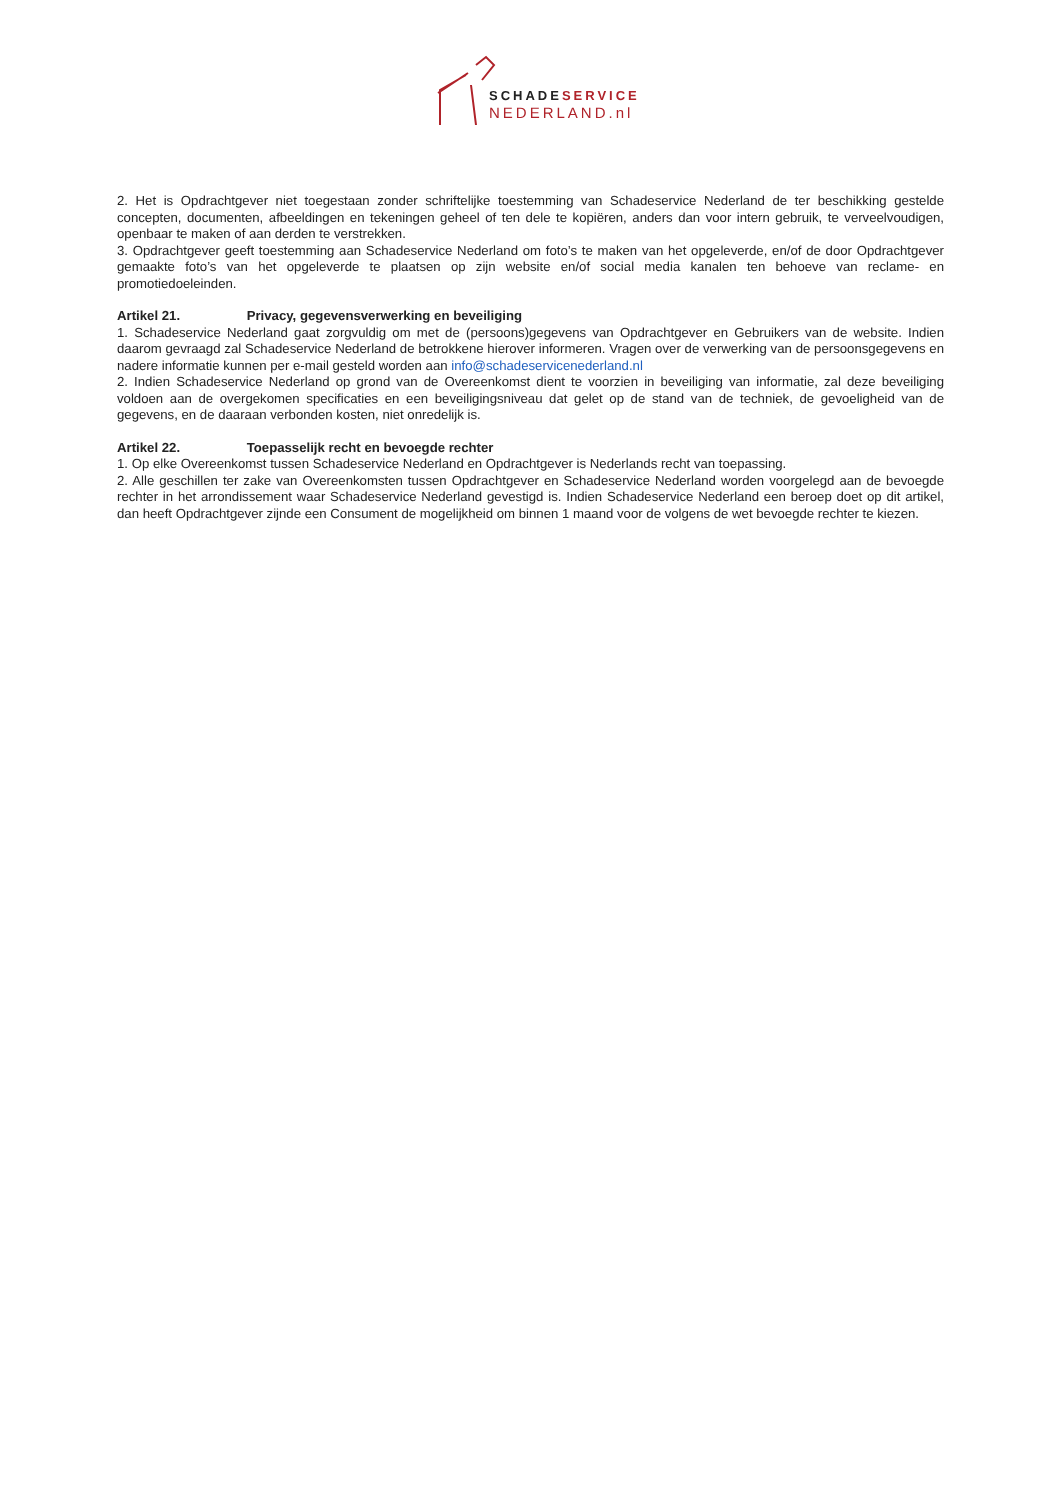SCHADESERVICE
NEDERLAND.nl
2. Het is Opdrachtgever niet toegestaan zonder schriftelijke toestemming van Schadeservice Nederland de ter beschikking gestelde concepten, documenten, afbeeldingen en tekeningen geheel of ten dele te kopiëren, anders dan voor intern gebruik, te verveelvoudigen, openbaar te maken of aan derden te verstrekken.
3. Opdrachtgever geeft toestemming aan Schadeservice Nederland om foto’s te maken van het opgeleverde, en/of de door Opdrachtgever gemaakte foto’s van het opgeleverde te plaatsen op zijn website en/of social media kanalen ten behoeve van reclame- en promotiedoeleinden.
Artikel 21. Privacy, gegevensverwerking en beveiliging
1. Schadeservice Nederland gaat zorgvuldig om met de (persoons)gegevens van Opdrachtgever en Gebruikers van de website. Indien daarom gevraagd zal Schadeservice Nederland de betrokkene hierover informeren. Vragen over de verwerking van de persoonsgegevens en nadere informatie kunnen per e-mail gesteld worden aan info@schadeservicenederland.nl
2. Indien Schadeservice Nederland op grond van de Overeenkomst dient te voorzien in beveiliging van informatie, zal deze beveiliging voldoen aan de overgekomen specificaties en een beveiligingsniveau dat gelet op de stand van de techniek, de gevoeligheid van de gegevens, en de daaraan verbonden kosten, niet onredelijk is.
Artikel 22. Toepasselijk recht en bevoegde rechter
1. Op elke Overeenkomst tussen Schadeservice Nederland en Opdrachtgever is Nederlands recht van toepassing.
2. Alle geschillen ter zake van Overeenkomsten tussen Opdrachtgever en Schadeservice Nederland worden voorgelegd aan de bevoegde rechter in het arrondissement waar Schadeservice Nederland gevestigd is. Indien Schadeservice Nederland een beroep doet op dit artikel, dan heeft Opdrachtgever zijnde een Consument de mogelijkheid om binnen 1 maand voor de volgens de wet bevoegde rechter te kiezen.